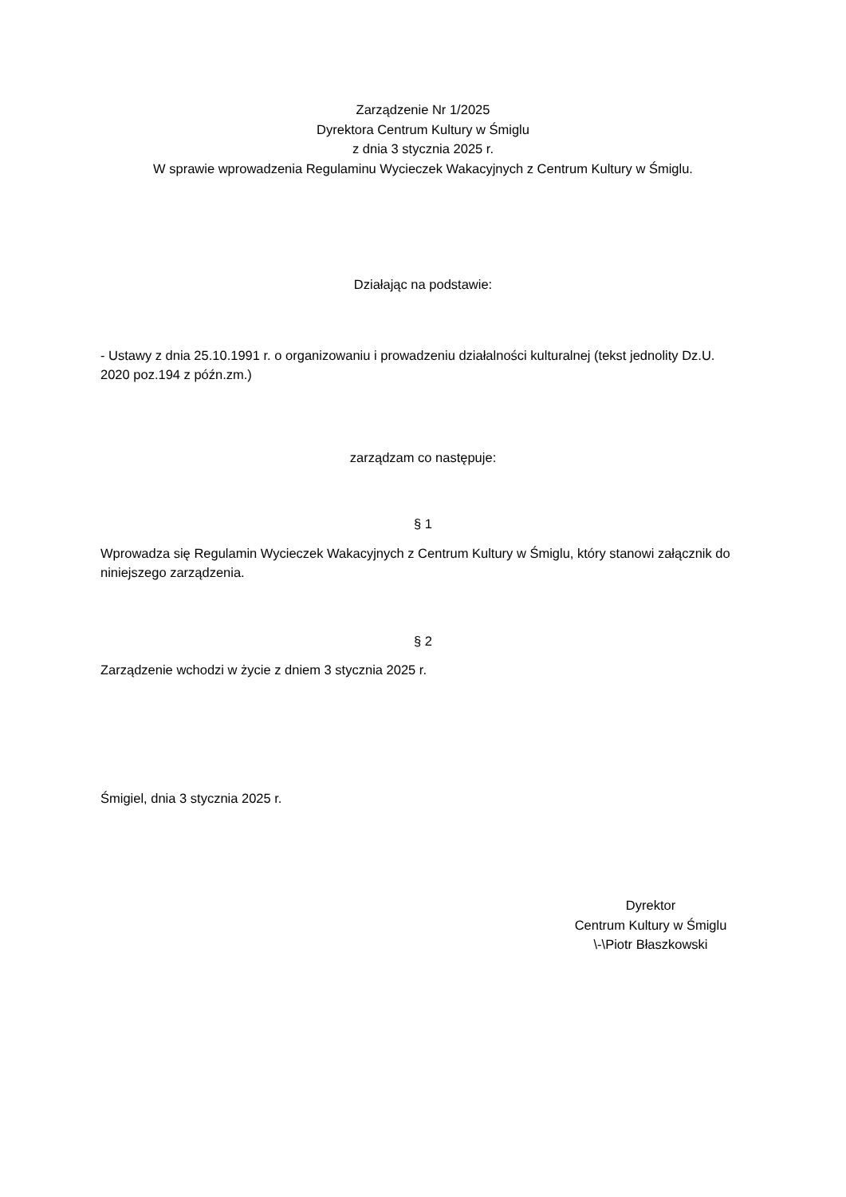Zarządzenie Nr 1/2025
Dyrektora Centrum Kultury w Śmiglu
z dnia 3 stycznia 2025 r.
W sprawie wprowadzenia Regulaminu Wycieczek Wakacyjnych z Centrum Kultury w Śmiglu.
Działając na podstawie:
- Ustawy z dnia 25.10.1991 r. o organizowaniu i prowadzeniu działalności kulturalnej (tekst jednolity Dz.U. 2020 poz.194 z późn.zm.)
zarządzam co następuje:
§ 1
Wprowadza się Regulamin Wycieczek Wakacyjnych z Centrum Kultury w Śmiglu, który stanowi załącznik do niniejszego zarządzenia.
§ 2
Zarządzenie wchodzi w życie z dniem 3 stycznia 2025 r.
Śmigiel, dnia 3 stycznia 2025 r.
Dyrektor
Centrum Kultury w Śmiglu
\-\Piotr Błaszkowski